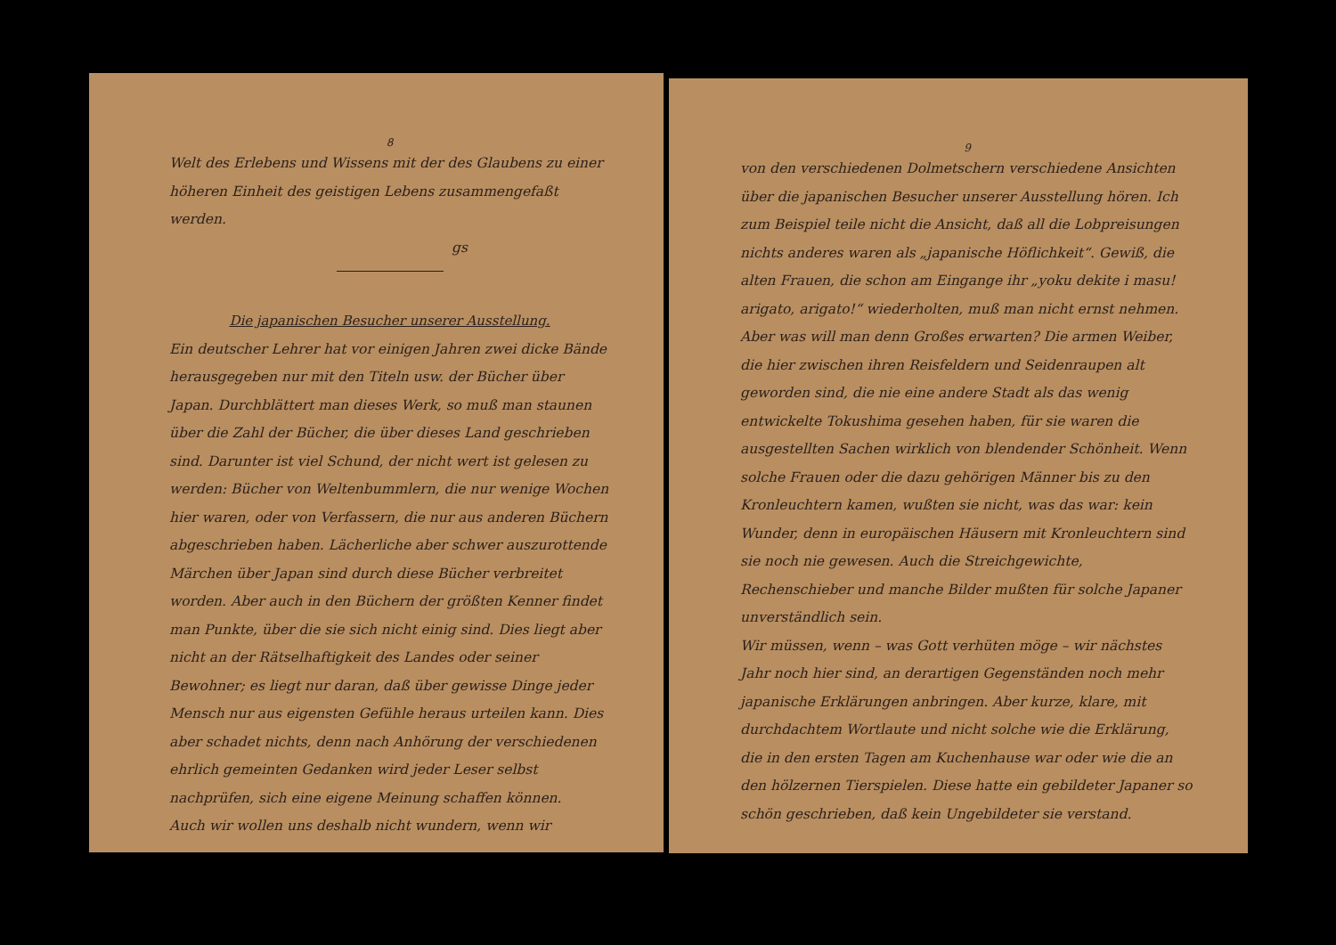8
Welt des Erlebens und Wissens mit der des Glaubens zu einer höheren Einheit des geistigen Lebens zusammengefaßt werden.
gs
Die japanischen Besucher unserer Ausstellung.
Ein deutscher Lehrer hat vor einigen Jahren zwei dicke Bände herausgegeben nur mit den Titeln usw. der Bücher über Japan. Durchblättert man dieses Werk, so muß man staunen über die Zahl der Bücher, die über dieses Land geschrieben sind. Darunter ist viel Schund, der nicht wert ist gelesen zu werden: Bücher von Weltenbummlern, die nur wenige Wochen hier waren, oder von Verfassern, die nur aus anderen Büchern abgeschrieben haben. Lächerliche aber schwer auszurottende Märchen über Japan sind durch diese Bücher verbreitet worden. Aber auch in den Büchern der größten Kenner findet man Punkte, über die sie sich nicht einig sind. Dies liegt aber nicht an der Rätselhaftigkeit des Landes oder seiner Bewohner; es liegt nur daran, daß über gewisse Dinge jeder Mensch nur aus eigensten Gefühle heraus urteilen kann. Dies aber schadet nichts, denn nach Anhörung der verschiedenen ehrlich gemeinten Gedanken wird jeder Leser selbst nachprüfen, sich eine eigene Meinung schaffen können.
Auch wir wollen uns deshalb nicht wundern, wenn wir
9
von den verschiedenen Dolmetschern verschiedene Ansichten über die japanischen Besucher unserer Ausstellung hören. Ich zum Beispiel teile nicht die Ansicht, daß all die Lobpreisungen nichts anderes waren als „japanische Höflichkeit“. Gewiß, die alten Frauen, die schon am Eingange ihr „yoku dekite i masu! arigato, arigato!“ wiederholten, muß man nicht ernst nehmen. Aber was will man denn Großes erwarten? Die armen Weiber, die hier zwischen ihren Reisfeldern und Seidenraupen alt geworden sind, die nie eine andere Stadt als das wenig entwickelte Tokushima gesehen haben, für sie waren die ausgestellten Sachen wirklich von blendender Schönheit. Wenn solche Frauen oder die dazu gehörigen Männer bis zu den Kronleuchtern kamen, wußten sie nicht, was das war: kein Wunder, denn in europäischen Häusern mit Kronleuchtern sind sie noch nie gewesen. Auch die Streichgewichte, Rechenschieber und manche Bilder mußten für solche Japaner unverständlich sein.
Wir müssen, wenn – was Gott verhüten möge – wir nächstes Jahr noch hier sind, an derartigen Gegenständen noch mehr japanische Erklärungen anbringen. Aber kurze, klare, mit durchdachtem Wortlaute und nicht solche wie die Erklärung, die in den ersten Tagen am Kuchenhause war oder wie die an den hölzernen Tierspielen. Diese hatte ein gebildeter Japaner so schön geschrieben, daß kein Ungebildeter sie verstand.